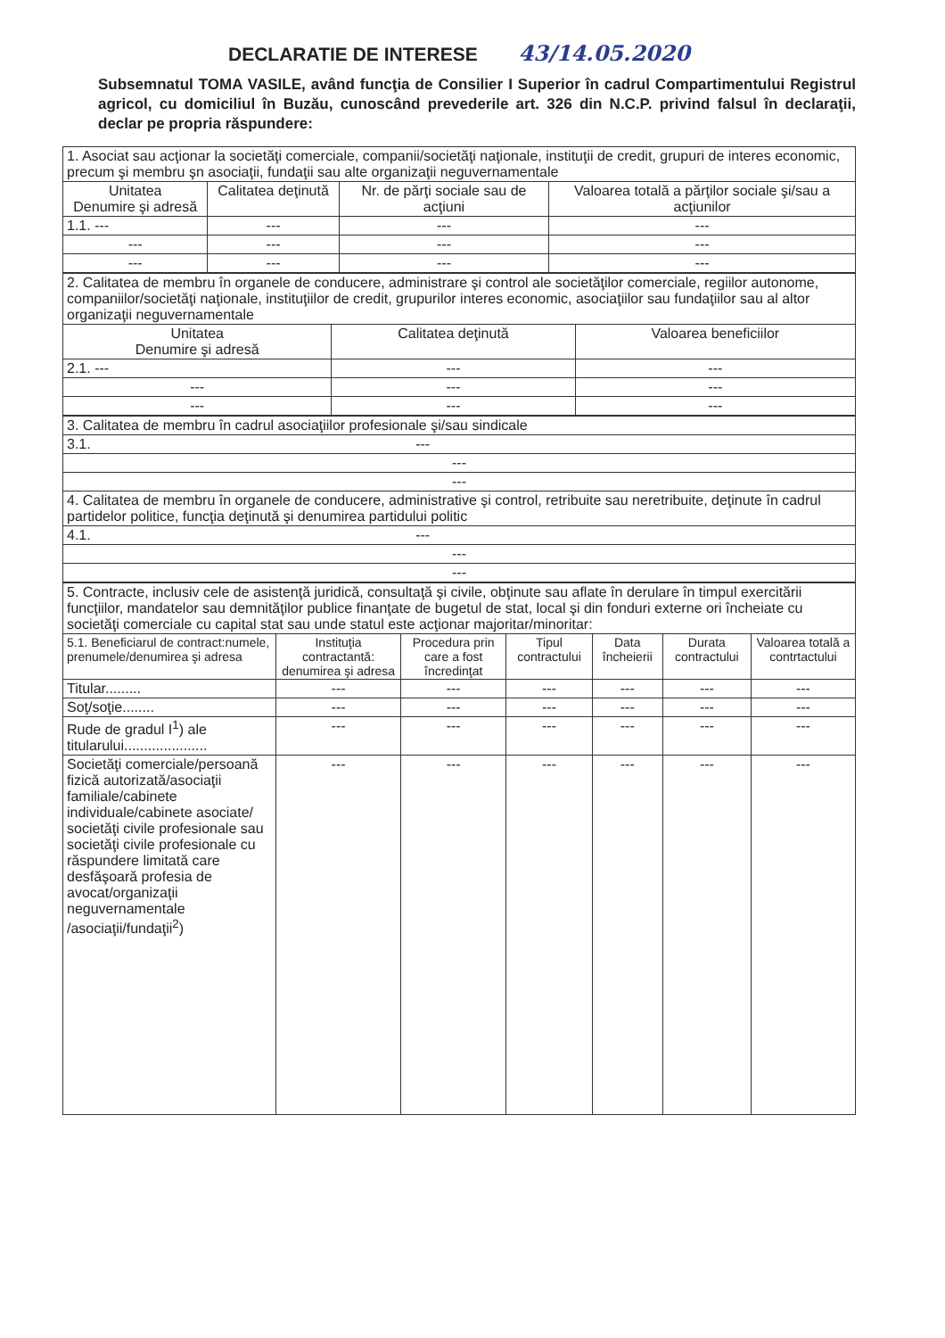DECLARATIE DE INTERESE 43/14.05.2020
Subsemnatul TOMA VASILE, având funcţia de Consilier I Superior în cadrul Compartimentului Registrul agricol, cu domiciliul în Buzău, cunoscând prevederile art. 326 din N.C.P. privind falsul în declaraţii, declar pe propria răspundere:
| 1. Asociat sau acţionar la societăţi comerciale, companii/societăţi naţionale, instituţii de credit, grupuri de interes economic, precum şi membru şn asociaţii, fundaţii sau alte organizaţii neguvernamentale | | | |
| Unitatea Denumire şi adresă | Calitatea deţinută | Nr. de părţi sociale sau de acţiuni | Valoarea totală a părţilor sociale şi/sau a acţiunilor |
| 1.1. --- | --- | --- | --- |
| --- | --- | --- | --- |
| --- | --- | --- | --- |
| 2. Calitatea de membru în organele de conducere, administrare şi control ale societăţilor comerciale, regiilor autonome, companiilor/societăţi naţionale, instituţiilor de credit, grupurilor interes economic, asociaţiilor sau fundaţiilor sau al altor organizaţii neguvernamentale | | |
| Unitatea Denumire şi adresă | Calitatea deţinută | Valoarea beneficiilor |
| 2.1. --- | --- | --- |
| --- | --- | --- |
| --- | --- | --- |
| 3. Calitatea de membru în cadrul asociaţiilor profesionale şi/sau sindicale |
| 3.1. --- |
| --- |
| --- |
| 4. Calitatea de membru în organele de conducere, administrative şi control, retribuite sau neretribuite, deţinute în cadrul partidelor politice, funcţia deţinută şi denumirea partidului politic |
| 4.1. --- |
| --- |
| --- |
| 5. Contracte, inclusiv cele de asistenţă juridică, consultaţă şi civile, obţinute sau aflate în derulare în timpul exercitării funcţiilor, mandatelor sau demnităţilor publice finanţate de bugetul de stat, local şi din fonduri externe ori încheiate cu societăţi comerciale cu capital stat sau unde statul este acţionar majoritar/minoritar: | | | | | | |
| 5.1. Beneficiarul de contract:numele, prenumele/denumirea şi adresa | Instituţia contractantă: denumirea şi adresa | Procedura prin care a fost încredinţat | Tipul contractului | Data încheierii | Durata contractului | Valoarea totală a contrtactului |
| Titular......... | --- | --- | --- | --- | --- | --- |
| Soţ/soţie........ | --- | --- | --- | --- | --- | --- |
| Rude de gradul I<sup>1</sup>) ale titularului..................... | --- | --- | --- | --- | --- | --- |
| Societăţi comerciale/persoană fizică autorizată/asociaţii familiale/cabinete individuale/cabinete asociate/ societăţi civile profesionale sau societăţi civile profesionale cu răspundere limitată care desfăşoară profesia de avocat/organizaţii neguvernamentale /asociaţii/fundaţii<sup>2</sup>) | --- | --- | --- | --- | --- | --- |